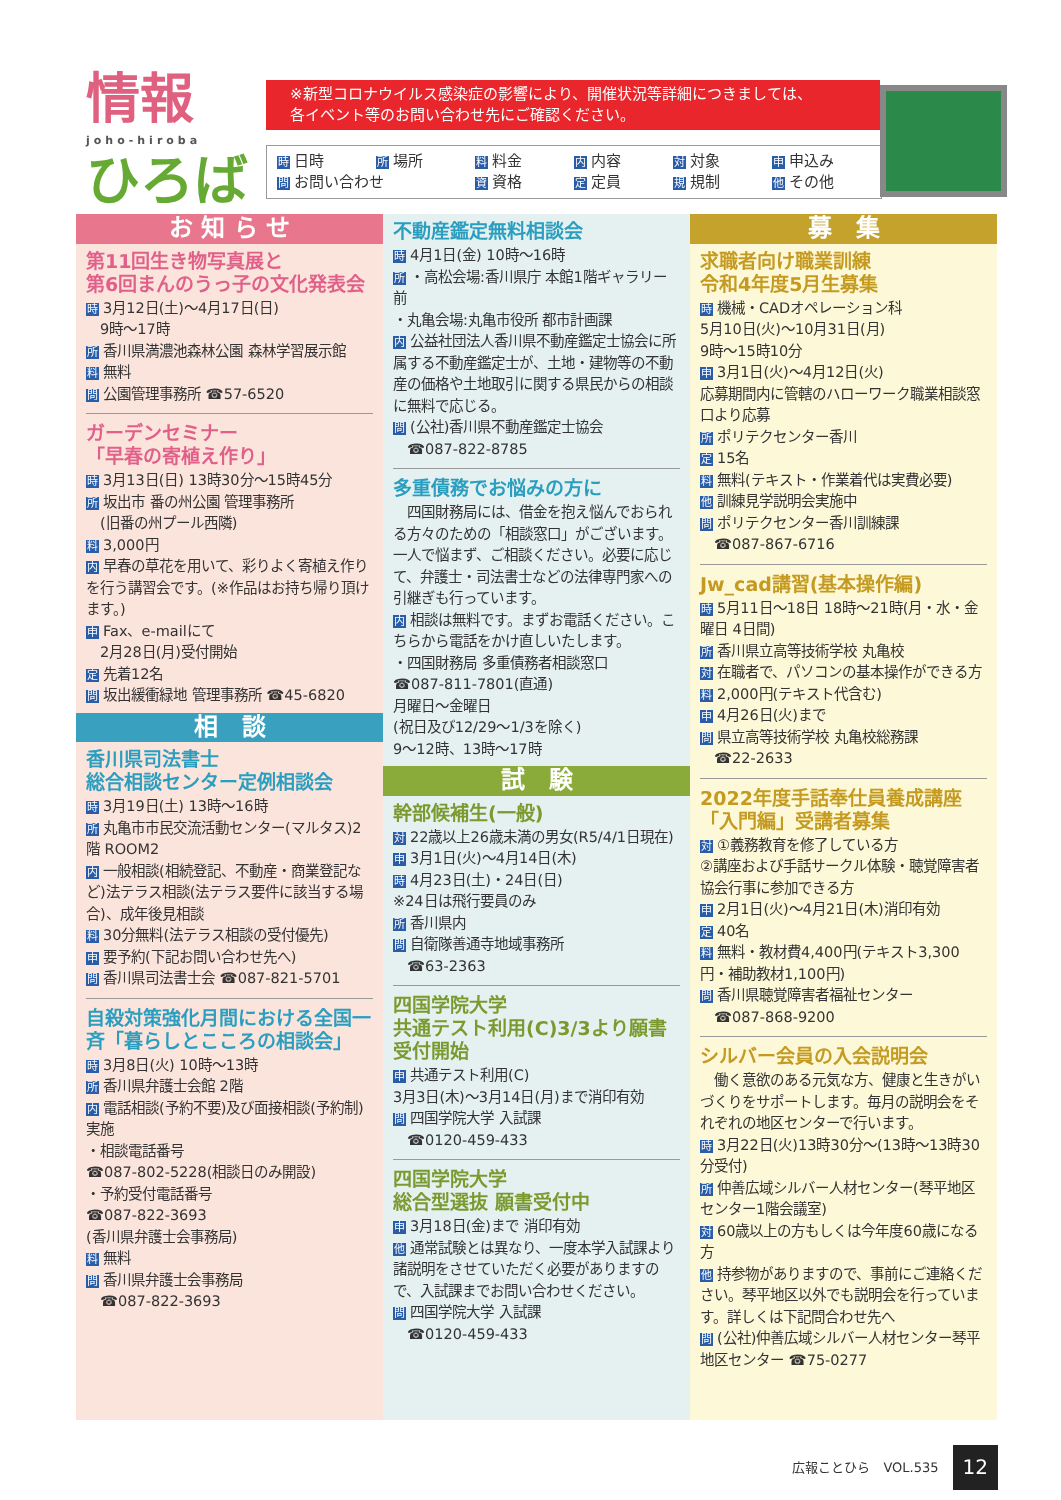情報
joho-hiroba
ひろば
※新型コロナウイルス感染症の影響により、開催状況等詳細につきましては、
各イベント等のお問い合わせ先にご確認ください。
時日時 所 場所 料 料金 内 内容 対 対象 申 申込み 問 お問い合わせ 資 資格 定 定員 規 規制 他 その他
お 知 ら せ
第11回生き物写真展と
第6回まんのうっ子の文化発表会
時 3月12日(土)～4月17日(日)
　9時～17時
所香川県満濃池森林公園 森林学習展示館
料無料
問公園管理事務所 ☎57-6520
ガーデンセミナー
「早春の寄植え作り」
時 3月13日(日) 13時30分～15時45分
所坂出市 番の州公園 管理事務所
　(旧番の州プール西隣)
料 3,000円
内早春の草花を用いて、彩りよく寄植え作りを行う講習会です。(※作品はお持ち帰り頂けます。)
申 Fax、e-mailにて
　2月28日(月)受付開始
定先着12名
問坂出緩衝緑地 管理事務所 ☎45-6820
相　談
香川県司法書士
総合相談センター定例相談会
時 3月19日(土) 13時～16時
所丸亀市市民交流活動センター(マルタス)2階 ROOM2
内一般相談(相続登記、不動産・商業登記など)法テラス相談(法テラス要件に該当する場合)、成年後見相談
料 30分無料(法テラス相談の受付優先)
申要予約(下記お問い合わせ先へ)
問香川県司法書士会 ☎087-821-5701
自殺対策強化月間における全国一斉「暮らしとこころの相談会」
時 3月8日(火) 10時～13時
所香川県弁護士会館 2階
内電話相談(予約不要)及び面接相談(予約制)実施
・相談電話番号
☎087-802-5228(相談日のみ開設)
・予約受付電話番号
☎087-822-3693
(香川県弁護士会事務局)
料無料
問香川県弁護士会事務局
　☎087-822-3693
不動産鑑定無料相談会
時 4月1日(金) 10時～16時
所 ・高松会場:香川県庁 本館1階ギャラリー前
・丸亀会場:丸亀市役所 都市計画課
内公益社団法人香川県不動産鑑定士協会に所属する不動産鑑定士が、土地・建物等の不動産の価格や土地取引に関する県民からの相談に無料で応じる。
問 (公社)香川県不動産鑑定士協会
　☎087-822-8785
多重債務でお悩みの方に
　四国財務局には、借金を抱え悩んでおられる方々のための「相談窓口」がございます。一人で悩まず、ご相談ください。必要に応じて、弁護士・司法書士などの法律専門家への引継ぎも行っています。
内相談は無料です。まずお電話ください。こちらから電話をかけ直しいたします。
・四国財務局 多重債務者相談窓口
☎087-811-7801(直通)
月曜日～金曜日
(祝日及び12/29～1/3を除く)
9～12時、13時～17時
試　験
幹部候補生(一般)
対 22歳以上26歳未満の男女(R5/4/1日現在)
申 3月1日(火)～4月14日(木)
時 4月23日(土)・24日(日)
※24日は飛行要員のみ
所香川県内
問自衛隊善通寺地域事務所
　☎63-2363
四国学院大学
共通テスト利用(C)3/3より願書受付開始
申共通テスト利用(C)
3月3日(木)～3月14日(月)まで消印有効
問四国学院大学 入試課
　☎0120-459-433
四国学院大学
総合型選抜 願書受付中
申 3月18日(金)まで 消印有効
他通常試験とは異なり、一度本学入試課より諸説明をさせていただく必要がありますので、入試課までお問い合わせください。
問四国学院大学 入試課
　☎0120-459-433
募　集
求職者向け職業訓練
令和4年度5月生募集
時機械・CADオペレーション科
5月10日(火)～10月31日(月)
9時～15時10分
申 3月1日(火)～4月12日(火)
応募期間内に管轄のハローワーク職業相談窓口より応募
所ポリテクセンター香川
定 15名
料無料(テキスト・作業着代は実費必要)
他訓練見学説明会実施中
問ポリテクセンター香川訓練課
　☎087-867-6716
Jw_cad講習(基本操作編)
時 5月11日～18日 18時～21時(月・水・金曜日 4日間)
所香川県立高等技術学校 丸亀校
対在職者で、パソコンの基本操作ができる方
料 2,000円(テキスト代含む)
申 4月26日(火)まで
問県立高等技術学校 丸亀校総務課
　☎22-2633
2022年度手話奉仕員養成講座「入門編」受講者募集
対 ①義務教育を修了している方
②講座および手話サークル体験・聴覚障害者協会行事に参加できる方
申 2月1日(火)～4月21日(木)消印有効
定 40名
料無料・教材費4,400円(テキスト3,300円・補助教材1,100円)
問香川県聴覚障害者福祉センター
　☎087-868-9200
シルバー会員の入会説明会
　働く意欲のある元気な方、健康と生きがいづくりをサポートします。毎月の説明会をそれぞれの地区センターで行います。
時 3月22日(火)13時30分～(13時～13時30分受付)
所仲善広域シルバー人材センター(琴平地区センター1階会議室)
対 60歳以上の方もしくは今年度60歳になる方
他持参物がありますので、事前にご連絡ください。琴平地区以外でも説明会を行っています。詳しくは下記問合わせ先へ
問 (公社)仲善広域シルバー人材センター琴平地区センター ☎75-0277
広報ことひら　VOL.535 12